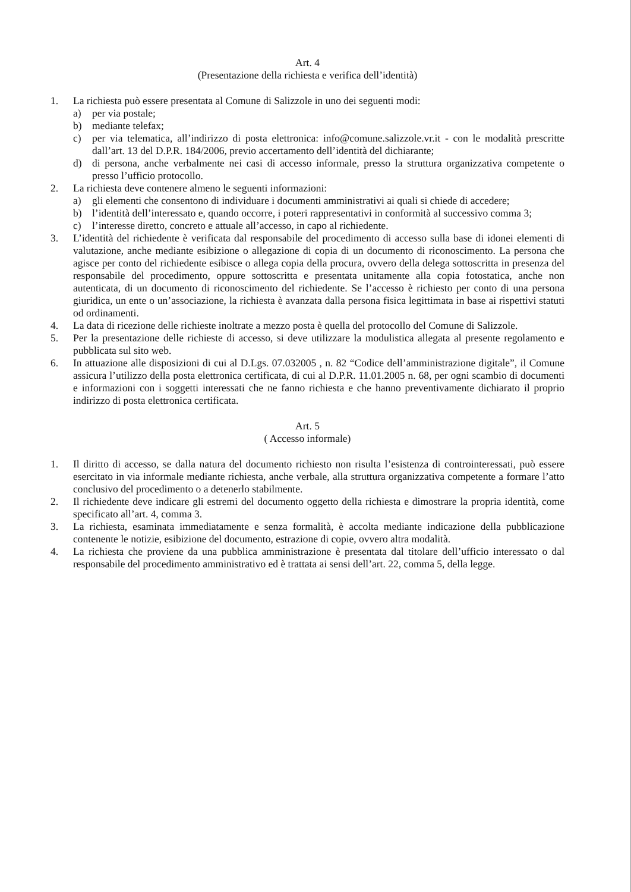Art. 4
(Presentazione della richiesta e verifica dell’identità)
1. La richiesta può essere presentata al Comune di Salizzole in uno dei seguenti modi:
a) per via postale;
b) mediante telefax;
c) per via telematica, all’indirizzo di posta elettronica: info@comune.salizzole.vr.it - con le modalità prescritte dall’art. 13 del D.P.R. 184/2006, previo accertamento dell’identità del dichiarante;
d) di persona, anche verbalmente nei casi di accesso informale, presso la struttura organizzativa competente o presso l’ufficio protocollo.
2. La richiesta deve contenere almeno le seguenti informazioni:
a) gli elementi che consentono di individuare i documenti amministrativi ai quali si chiede di accedere;
b) l’identità dell’interessato e, quando occorre, i poteri rappresentativi in conformità al successivo comma 3;
c) l’interesse diretto, concreto e attuale all’accesso, in capo al richiedente.
3. L’identità del richiedente è verificata dal responsabile del procedimento di accesso sulla base di idonei elementi di valutazione, anche mediante esibizione o allegazione di copia di un documento di riconoscimento. La persona che agisce per conto del richiedente esibisce o allega copia della procura, ovvero della delega sottoscritta in presenza del responsabile del procedimento, oppure sottoscritta e presentata unitamente alla copia fotostatica, anche non autenticata, di un documento di riconoscimento del richiedente. Se l’accesso è richiesto per conto di una persona giuridica, un ente o un’associazione, la richiesta è avanzata dalla persona fisica legittimata in base ai rispettivi statuti od ordinamenti.
4. La data di ricezione delle richieste inoltrate a mezzo posta è quella del protocollo del Comune di Salizzole.
5. Per la presentazione delle richieste di accesso, si deve utilizzare la modulistica allegata al presente regolamento e pubblicata sul sito web.
6. In attuazione alle disposizioni di cui al D.Lgs. 07.032005 , n. 82 “Codice dell’amministrazione digitale”, il Comune assicura l’utilizzo della posta elettronica certificata, di cui al D.P.R. 11.01.2005 n. 68, per ogni scambio di documenti e informazioni con i soggetti interessati che ne fanno richiesta e che hanno preventivamente dichiarato il proprio indirizzo di posta elettronica certificata.
Art. 5
( Accesso informale)
1. Il diritto di accesso, se dalla natura del documento richiesto non risulta l’esistenza di controinteressati, può essere esercitato in via informale mediante richiesta, anche verbale, alla struttura organizzativa competente a formare l’atto conclusivo del procedimento o a detenerlo stabilmente.
2. Il richiedente deve indicare gli estremi del documento oggetto della richiesta e dimostrare la propria identità, come specificato all’art. 4, comma 3.
3. La richiesta, esaminata immediatamente e senza formalità, è accolta mediante indicazione della pubblicazione contenente le notizie, esibizione del documento, estrazione di copie, ovvero altra modalità.
4. La richiesta che proviene da una pubblica amministrazione è presentata dal titolare dell’ufficio interessato o dal responsabile del procedimento amministrativo ed è trattata ai sensi dell’art. 22, comma 5, della legge.